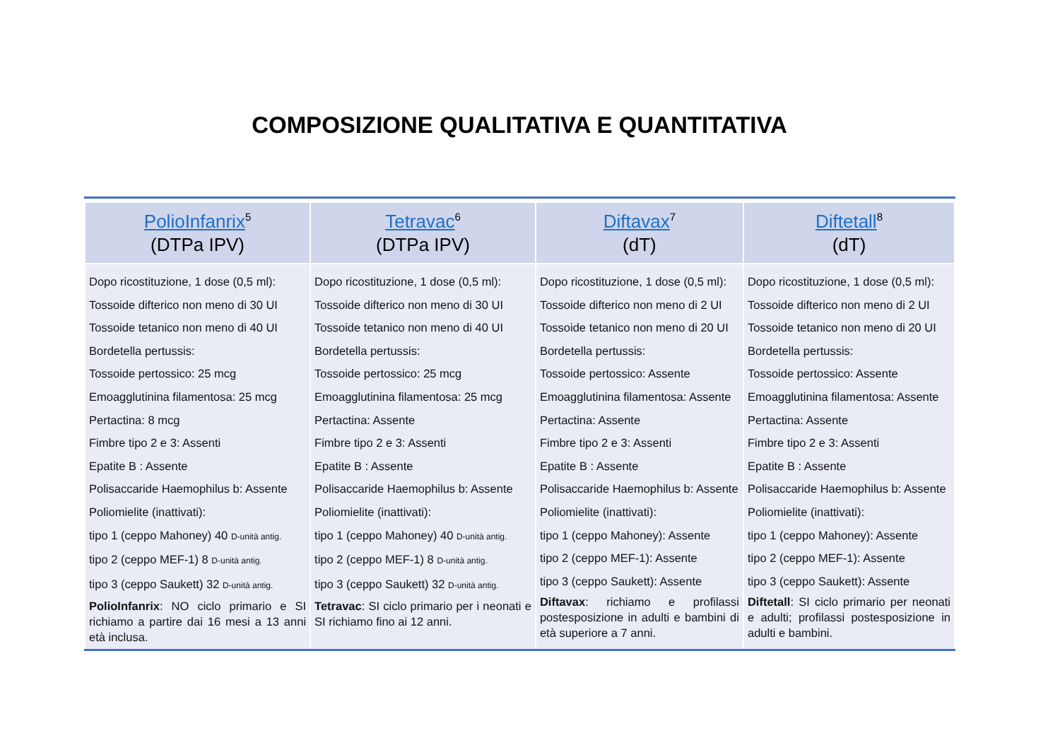COMPOSIZIONE QUALITATIVA E QUANTITATIVA
| PolioInfanrix<sup>5</sup> (DTPa IPV) | Tetravac<sup>6</sup> (DTPa IPV) | Diftavax<sup>7</sup> (dT) | Diftetall<sup>8</sup> (dT) |
| --- | --- | --- | --- |
| Dopo ricostituzione, 1 dose (0,5 ml): Tossoide difterico non meno di 30 UI Tossoide tetanico non meno di 40 UI Bordetella pertussis: Tossoide pertossico: 25 mcg Emoagglutinina filamentosa: 25 mcg Pertactina: 8 mcg Fimbre tipo 2 e 3: Assenti Epatite B : Assente Polisaccaride Haemophilus b: Assente Poliomielite (inattivati): tipo 1 (ceppo Mahoney) 40 D-unità antig. tipo 2 (ceppo MEF-1) 8 D-unità antig. tipo 3 (ceppo Saukett) 32 D-unità antig. PolioInfanrix : NO ciclo primario e SI richiamo a partire dai 16 mesi a 13 anni età inclusa. | Dopo ricostituzione, 1 dose (0,5 ml): Tossoide difterico non meno di 30 UI Tossoide tetanico non meno di 40 UI Bordetella pertussis: Tossoide pertossico: 25 mcg Emoagglutinina filamentosa: 25 mcg Pertactina: Assente Fimbre tipo 2 e 3: Assenti Epatite B : Assente Polisaccaride Haemophilus b: Assente Poliomielite (inattivati): tipo 1 (ceppo Mahoney) 40 D-unità antig. tipo 2 (ceppo MEF-1) 8 D-unità antig. tipo 3 (ceppo Saukett) 32 D-unità antig. Tetravac : SI ciclo primario per i neonati e SI richiamo fino ai 12 anni. | Dopo ricostituzione, 1 dose (0,5 ml): Tossoide difterico non meno di 2 UI Tossoide tetanico non meno di 20 UI Bordetella pertussis: Tossoide pertossico: Assente Emoagglutinina filamentosa: Assente Pertactina: Assente Fimbre tipo 2 e 3: Assenti Epatite B : Assente Polisaccaride Haemophilus b: Assente Poliomielite (inattivati): tipo 1 (ceppo Mahoney): Assente tipo 2 (ceppo MEF-1): Assente tipo 3 (ceppo Saukett): Assente Diftavax : richiamo e profilassi postesposizione in adulti e bambini di età superiore a 7 anni. | Dopo ricostituzione, 1 dose (0,5 ml): Tossoide difterico non meno di 2 UI Tossoide tetanico non meno di 20 UI Bordetella pertussis: Tossoide pertossico: Assente Emoagglutinina filamentosa: Assente Pertactina: Assente Fimbre tipo 2 e 3: Assenti Epatite B : Assente Polisaccaride Haemophilus b: Assente Poliomielite (inattivati): tipo 1 (ceppo Mahoney): Assente tipo 2 (ceppo MEF-1): Assente tipo 3 (ceppo Saukett): Assente Diftetall : SI ciclo primario per neonati e adulti; profilassi postesposizione in adulti e bambini. |